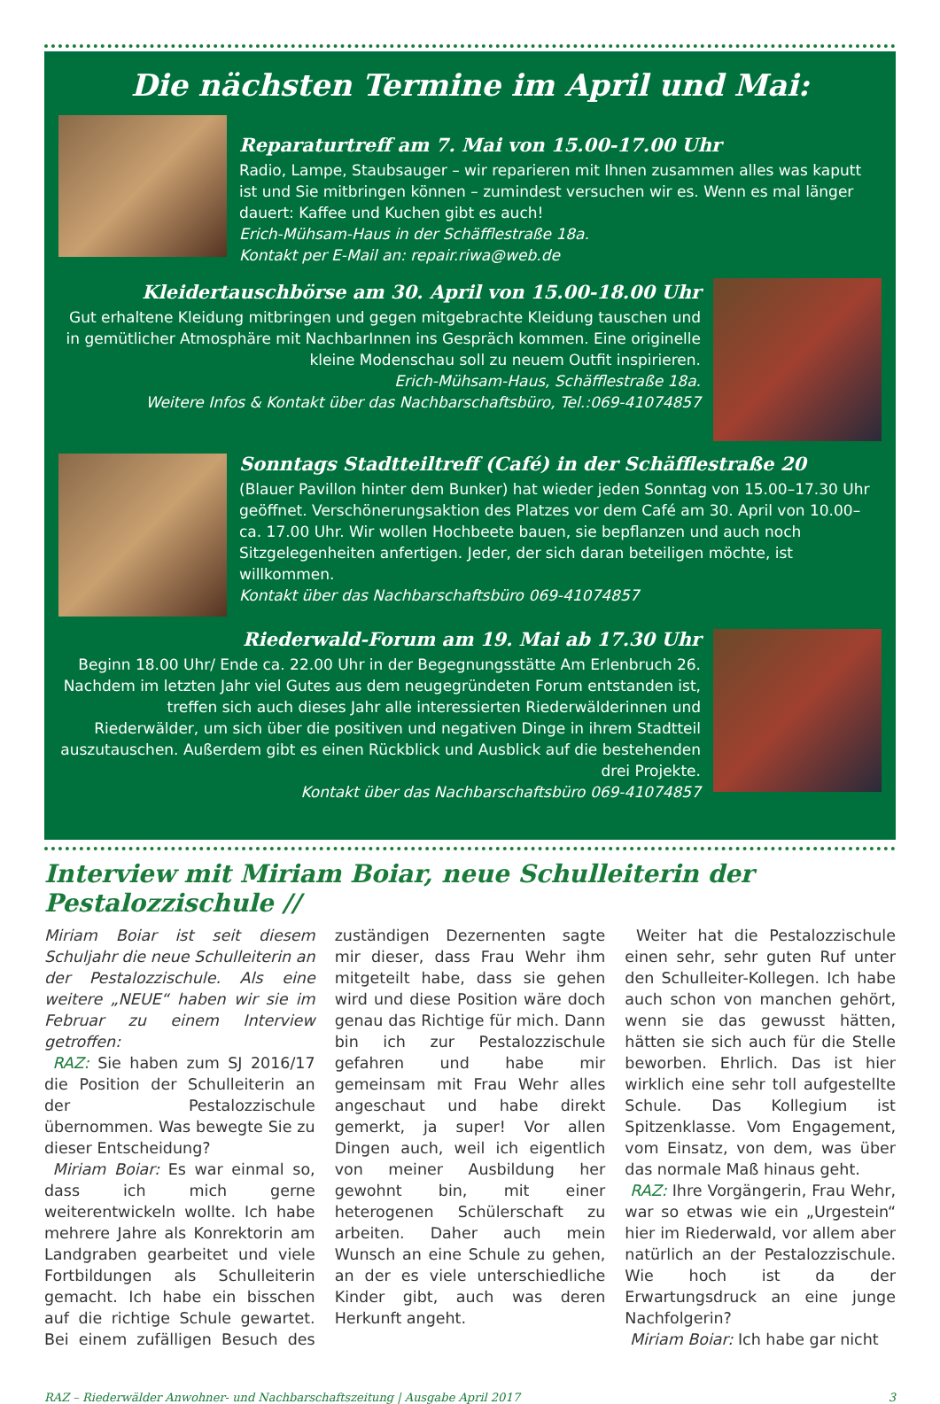Die nächsten Termine im April und Mai:
Reparaturtreff am 7. Mai von 15.00-17.00 Uhr
Radio, Lampe, Staubsauger – wir reparieren mit Ihnen zusammen alles was kaputt ist und Sie mitbringen können – zumindest versuchen wir es. Wenn es mal länger dauert: Kaffee und Kuchen gibt es auch!
Erich-Mühsam-Haus in der Schäfflestraße 18a.
Kontakt per E-Mail an: repair.riwa@web.de
Kleidertauschbörse am 30. April von 15.00-18.00 Uhr
Gut erhaltene Kleidung mitbringen und gegen mitgebrachte Kleidung tauschen und in gemütlicher Atmosphäre mit NachbarInnen ins Gespräch kommen. Eine originelle kleine Modenschau soll zu neuem Outfit inspirieren.
Erich-Mühsam-Haus, Schäfflestraße 18a.
Weitere Infos & Kontakt über das Nachbarschaftsbüro, Tel.:069-41074857
Sonntags Stadtteiltreff (Café) in der Schäfflestraße 20
(Blauer Pavillon hinter dem Bunker) hat wieder jeden Sonntag von 15.00–17.30 Uhr geöffnet. Verschönerungsaktion des Platzes vor dem Café am 30. April von 10.00–ca. 17.00 Uhr. Wir wollen Hochbeete bauen, sie bepflanzen und auch noch Sitzgelegenheiten anfertigen. Jeder, der sich daran beteiligen möchte, ist willkommen.
Kontakt über das Nachbarschaftsbüro 069-41074857
Riederwald-Forum am 19. Mai ab 17.30 Uhr
Beginn 18.00 Uhr/ Ende ca. 22.00 Uhr in der Begegnungsstätte Am Erlenbruch 26. Nachdem im letzten Jahr viel Gutes aus dem neugegründeten Forum entstanden ist, treffen sich auch dieses Jahr alle interessierten Riederwälderinnen und Riederwälder, um sich über die positiven und negativen Dinge in ihrem Stadtteil auszutauschen. Außerdem gibt es einen Rückblick und Ausblick auf die bestehenden drei Projekte.
Kontakt über das Nachbarschaftsbüro 069-41074857
Interview mit Miriam Boiar, neue Schulleiterin der Pestalozzischule //
Miriam Boiar ist seit diesem Schuljahr die neue Schulleiterin an der Pestalozzischule. Als eine weitere „NEUE“ haben wir sie im Februar zu einem Interview getroffen:
RAZ: Sie haben zum SJ 2016/17 die Position der Schulleiterin an der Pestalozzischule übernommen. Was bewegte Sie zu dieser Entscheidung?
Miriam Boiar: Es war einmal so, dass ich mich gerne weiterentwickeln wollte. Ich habe mehrere Jahre als Konrektorin am Landgraben gearbeitet und viele Fortbildungen als Schulleiterin gemacht. Ich habe ein bisschen auf die richtige Schule gewartet. Bei einem zufälligen Besuch des zuständigen Dezernenten sagte mir dieser, dass Frau Wehr ihm mitgeteilt habe, dass sie gehen wird und diese Position wäre doch genau das Richtige für mich. Dann bin ich zur Pestalozzischule gefahren und habe mir gemeinsam mit Frau Wehr alles angeschaut und habe direkt gemerkt, ja super! Vor allen Dingen auch, weil ich eigentlich von meiner Ausbildung her gewohnt bin, mit einer heterogenen Schülerschaft zu arbeiten. Daher auch mein Wunsch an eine Schule zu gehen, an der es viele unterschiedliche Kinder gibt, auch was deren Herkunft angeht.
Weiter hat die Pestalozzischule einen sehr, sehr guten Ruf unter den Schulleiter-Kollegen. Ich habe auch schon von manchen gehört, wenn sie das gewusst hätten, hätten sie sich auch für die Stelle beworben. Ehrlich. Das ist hier wirklich eine sehr toll aufgestellte Schule. Das Kollegium ist Spitzenklasse. Vom Engagement, vom Einsatz, von dem, was über das normale Maß hinaus geht.
RAZ: Ihre Vorgängerin, Frau Wehr, war so etwas wie ein „Urgestein“ hier im Riederwald, vor allem aber natürlich an der Pestalozzischule. Wie hoch ist da der Erwartungsdruck an eine junge Nachfolgerin?
Miriam Boiar: Ich habe gar nicht
RAZ – Riederwälder Anwohner- und Nachbarschaftszeitung | Ausgabe April 2017 3